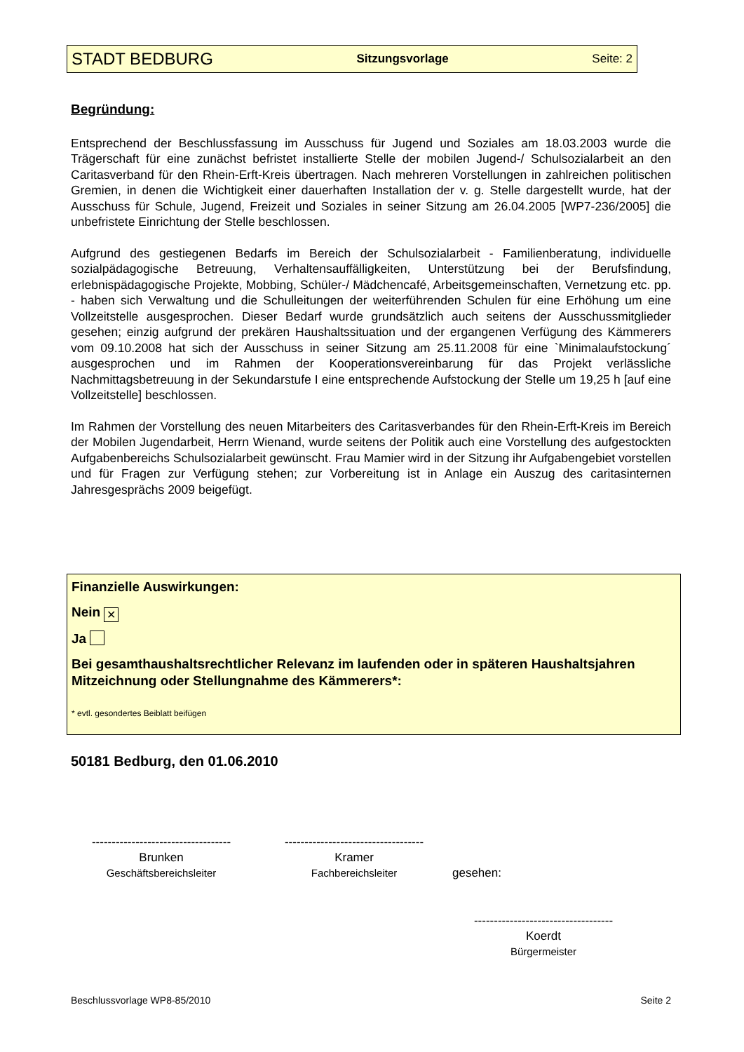STADT BEDBURG Sitzungsvorlage Seite: 2
Begründung:
Entsprechend der Beschlussfassung im Ausschuss für Jugend und Soziales am 18.03.2003 wurde die Trägerschaft für eine zunächst befristet installierte Stelle der mobilen Jugend-/ Schulsozialarbeit an den Caritasverband für den Rhein-Erft-Kreis übertragen. Nach mehreren Vorstellungen in zahlreichen politischen Gremien, in denen die Wichtigkeit einer dauerhaften Installation der v. g. Stelle dargestellt wurde, hat der Ausschuss für Schule, Jugend, Freizeit und Soziales in seiner Sitzung am 26.04.2005 [WP7-236/2005] die unbefristete Einrichtung der Stelle beschlossen.
Aufgrund des gestiegenen Bedarfs im Bereich der Schulsozialarbeit - Familienberatung, individuelle sozialpädagogische Betreuung, Verhaltensauffälligkeiten, Unterstützung bei der Berufsfindung, erlebnispädagogische Projekte, Mobbing, Schüler-/ Mädchencafé, Arbeitsgemeinschaften, Vernetzung etc. pp. - haben sich Verwaltung und die Schulleitungen der weiterführenden Schulen für eine Erhöhung um eine Vollzeitstelle ausgesprochen. Dieser Bedarf wurde grundsätzlich auch seitens der Ausschussmitglieder gesehen; einzig aufgrund der prekären Haushaltssituation und der ergangenen Verfügung des Kämmerers vom 09.10.2008 hat sich der Ausschuss in seiner Sitzung am 25.11.2008 für eine `Minimalaufstockung´ ausgesprochen und im Rahmen der Kooperationsvereinbarung für das Projekt verlässliche Nachmittagsbetreuung in der Sekundarstufe I eine entsprechende Aufstockung der Stelle um 19,25 h [auf eine Vollzeitstelle] beschlossen.
Im Rahmen der Vorstellung des neuen Mitarbeiters des Caritasverbandes für den Rhein-Erft-Kreis im Bereich der Mobilen Jugendarbeit, Herrn Wienand, wurde seitens der Politik auch eine Vorstellung des aufgestockten Aufgabenbereichs Schulsozialarbeit gewünscht. Frau Mamier wird in der Sitzung ihr Aufgabengebiet vorstellen und für Fragen zur Verfügung stehen; zur Vorbereitung ist in Anlage ein Auszug des caritasinternen Jahresgesprächs 2009 beigefügt.
Finanzielle Auswirkungen:
Nein ✕
Ja
Bei gesamthaushaltsrechtlicher Relevanz im laufenden oder in späteren Haushaltsjahren Mitzeichnung oder Stellungnahme des Kämmerers*:
* evtl. gesondertes Beiblatt beifügen
50181 Bedburg, den 01.06.2010
-----------------------------------
Brunken
Geschäftsbereichsleiter
-----------------------------------
Kramer
Fachbereichsleiter
gesehen:
-----------------------------------
Koerdt
Bürgermeister
Beschlussvorlage WP8-85/2010 Seite 2